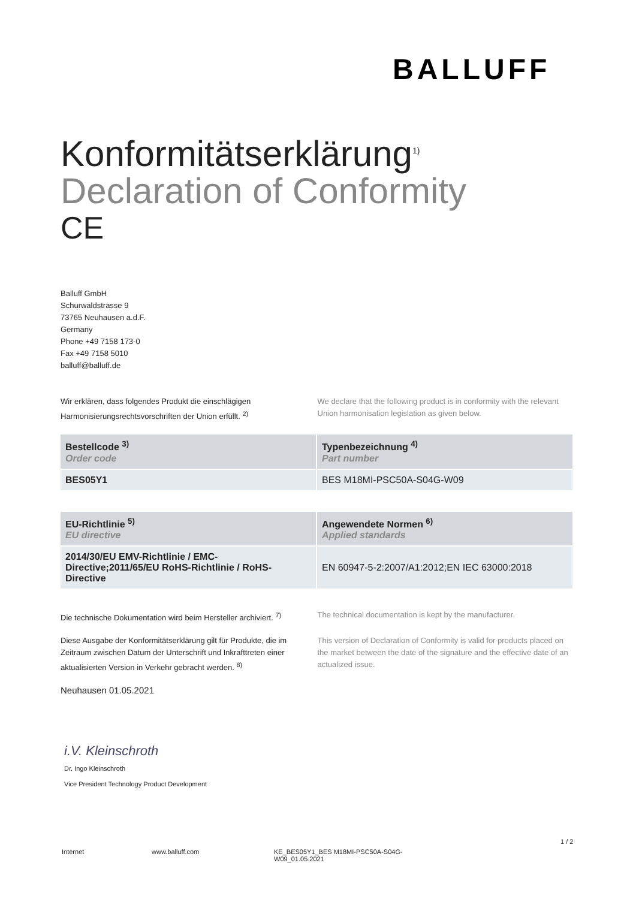BALLUFF
Konformitätserklärung<sup>1)</sup>
Declaration of Conformity
CE
Balluff GmbH
Schurwaldstrasse 9
73765 Neuhausen a.d.F.
Germany
Phone +49 7158 173-0
Fax +49 7158 5010
balluff@balluff.de
Wir erklären, dass folgendes Produkt die einschlägigen Harmonisierungsrechtsvorschriften der Union erfüllt. <sup>2)</sup>
We declare that the following product is in conformity with the relevant Union harmonisation legislation as given below.
| Bestellcode <sup>3)</sup> Order code | Typenbezeichnung <sup>4)</sup> Part number |
| --- | --- |
| BES05Y1 | BES M18MI-PSC50A-S04G-W09 |
| EU-Richtlinie <sup>5)</sup> EU directive | Angewendete Normen <sup>6)</sup> Applied standards |
| --- | --- |
| 2014/30/EU EMV-Richtlinie / EMC-Directive;2011/65/EU RoHS-Richtlinie / RoHS-Directive | EN 60947-5-2:2007/A1:2012;EN IEC 63000:2018 |
Die technische Dokumentation wird beim Hersteller archiviert. <sup>7)</sup>
The technical documentation is kept by the manufacturer.
Diese Ausgabe der Konformitätserklärung gilt für Produkte, die im Zeitraum zwischen Datum der Unterschrift und Inkrafttreten einer aktualisierten Version in Verkehr gebracht werden. <sup>8)</sup>
This version of Declaration of Conformity is valid for products placed on the market between the date of the signature and the effective date of an actualized issue.
Neuhausen 01.05.2021
i.V. Kleinschroth
Dr. Ingo Kleinschroth
Vice President Technology Product Development
1 / 2
Internet www.balluff.com KE_BES05Y1_BES M18MI-PSC50A-S04G-W09_01.05.2021